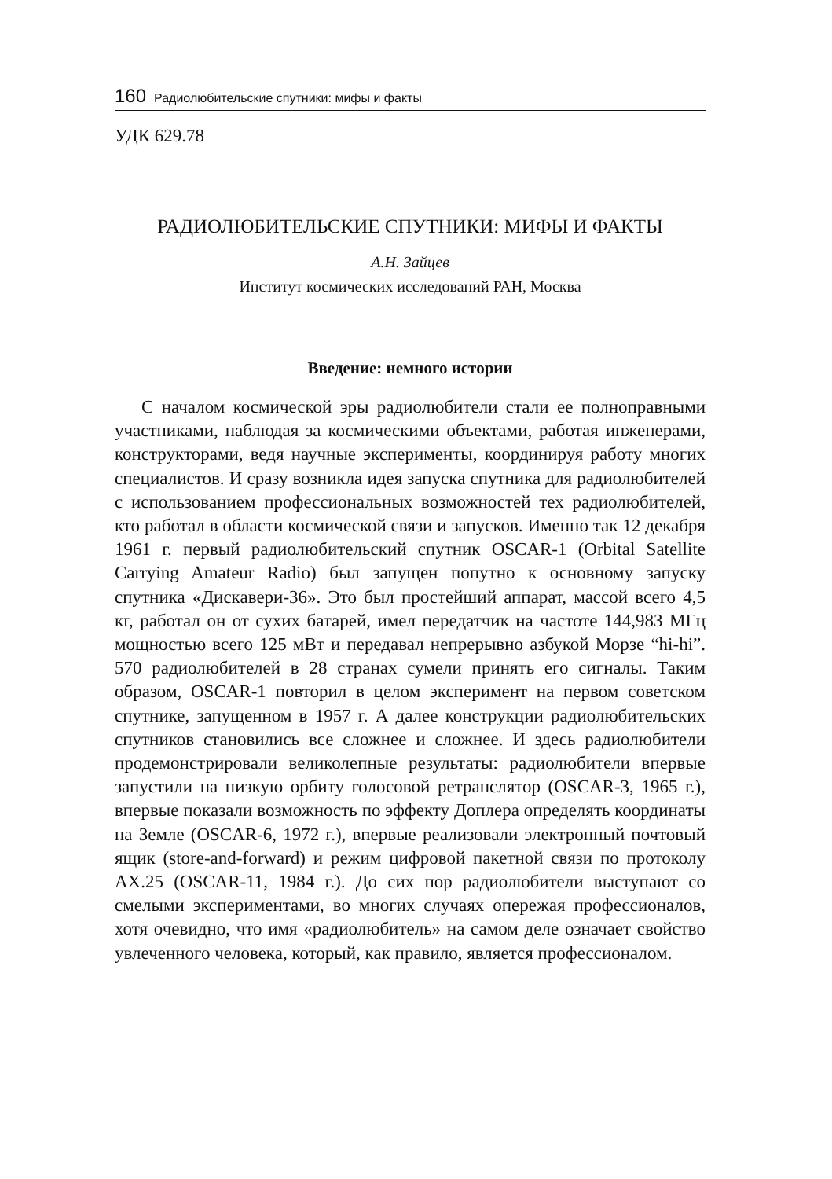160 Радиолюбительские спутники: мифы и факты
УДК 629.78
РАДИОЛЮБИТЕЛЬСКИЕ СПУТНИКИ: МИФЫ И ФАКТЫ
А.Н. Зайцев
Институт космических исследований РАН, Москва
Введение: немного истории
С началом космической эры радиолюбители стали ее полноправными участниками, наблюдая за космическими объектами, работая инженерами, конструкторами, ведя научные эксперименты, координируя работу многих специалистов. И сразу возникла идея запуска спутника для радиолюбителей с использованием профессиональных возможностей тех радиолюбителей, кто работал в области космической связи и запусков. Именно так 12 декабря 1961 г. первый радиолюбительский спутник OSCAR-1 (Orbital Satellite Carrying Amateur Radio) был запущен попутно к основному запуску спутника «Дискавери-36». Это был простейший аппарат, массой всего 4,5 кг, работал он от сухих батарей, имел передатчик на частоте 144,983 МГц мощностью всего 125 мВт и передавал непрерывно азбукой Морзе “hi-hi”. 570 радиолюбителей в 28 странах сумели принять его сигналы. Таким образом, OSCAR-1 повторил в целом эксперимент на первом советском спутнике, запущенном в 1957 г. А далее конструкции радиолюбительских спутников становились все сложнее и сложнее. И здесь радиолюбители продемонстрировали великолепные результаты: радиолюбители впервые запустили на низкую орбиту голосовой ретранслятор (OSCAR-3, 1965 г.), впервые показали возможность по эффекту Доплера определять координаты на Земле (OSCAR-6, 1972 г.), впервые реализовали электронный почтовый ящик (store-and-forward) и режим цифровой пакетной связи по протоколу AX.25 (OSCAR-11, 1984 г.). До сих пор радиолюбители выступают со смелыми экспериментами, во многих случаях опережая профессионалов, хотя очевидно, что имя «радиолюбитель» на самом деле означает свойство увлеченного человека, который, как правило, является профессионалом.